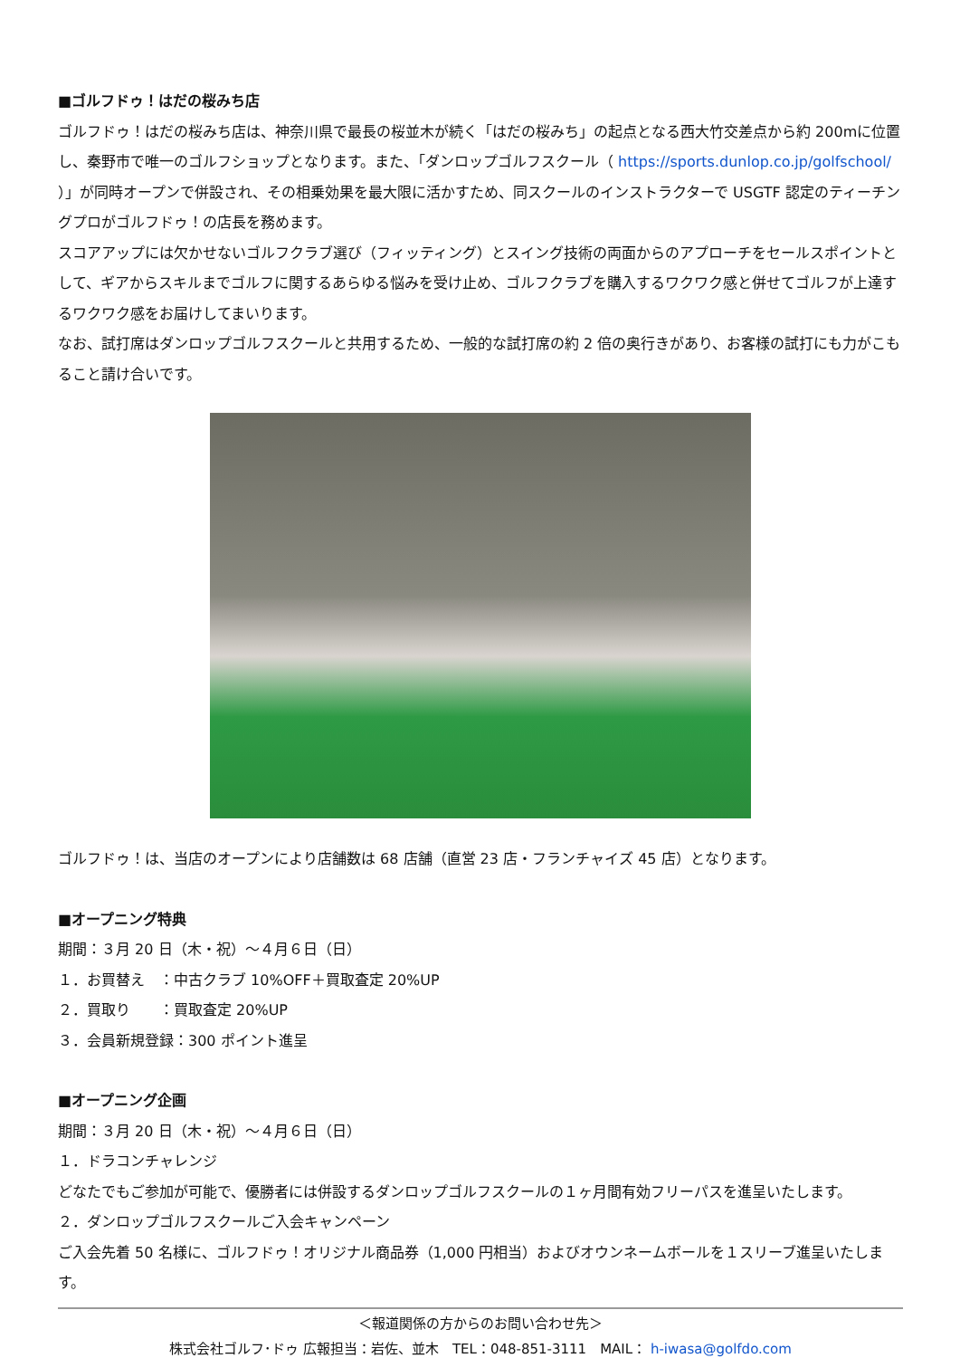■ゴルフドゥ！はだの桜みち店
ゴルフドゥ！はだの桜みち店は、神奈川県で最長の桜並木が続く「はだの桜みち」の起点となる西大竹交差点から約 200mに位置し、秦野市で唯一のゴルフショップとなります。また、「ダンロップゴルフスクール（ https://sports.dunlop.co.jp/golfschool/ ）」が同時オープンで併設され、その相乗効果を最大限に活かすため、同スクールのインストラクターで USGTF 認定のティーチングプロがゴルフドゥ！の店長を務めます。
スコアアップには欠かせないゴルフクラブ選び（フィッティング）とスイング技術の両面からのアプローチをセールスポイントとして、ギアからスキルまでゴルフに関するあらゆる悩みを受け止め、ゴルフクラブを購入するワクワク感と併せてゴルフが上達するワクワク感をお届けしてまいります。
なお、試打席はダンロップゴルフスクールと共用するため、一般的な試打席の約 2 倍の奥行きがあり、お客様の試打にも力がこもること請け合いです。
ゴルフドゥ！は、当店のオープンにより店舗数は 68 店舗（直営 23 店・フランチャイズ 45 店）となります。
■オープニング特典
期間：３月 20 日（木・祝）～４月６日（日）
１．お買替え　：中古クラブ 10%OFF＋買取査定 20%UP
２．買取り　　：買取査定 20%UP
３．会員新規登録：300 ポイント進呈
■オープニング企画
期間：３月 20 日（木・祝）～４月６日（日）
１．ドラコンチャレンジ
どなたでもご参加が可能で、優勝者には併設するダンロップゴルフスクールの１ヶ月間有効フリーパスを進呈いたします。
２．ダンロップゴルフスクールご入会キャンペーン
ご入会先着 50 名様に、ゴルフドゥ！オリジナル商品券（1,000 円相当）およびオウンネームボールを１スリーブ進呈いたします。
＜報道関係の方からのお問い合わせ先＞
株式会社ゴルフ･ドゥ 広報担当：岩佐、並木　TEL：048-851-3111　MAIL： h-iwasa@golfdo.com